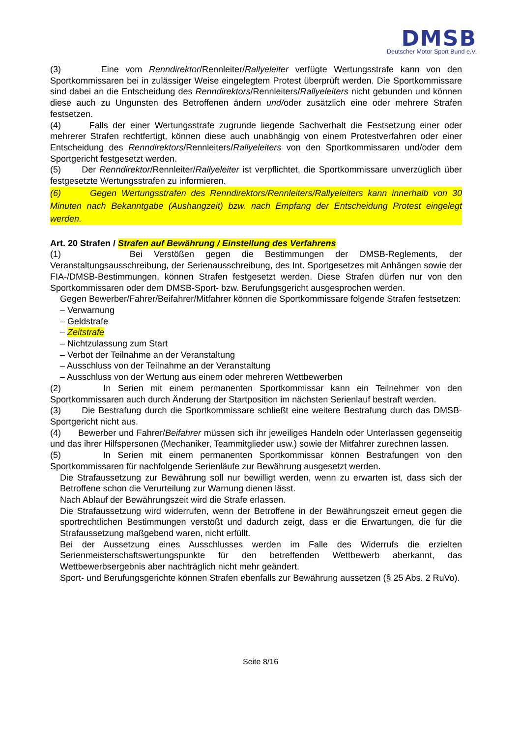DMSB
Deutscher Motor Sport Bund e.V.
(3) Eine vom Renndirektor/Rennleiter/Rallyeleiter verfügte Wertungsstrafe kann von den Sportkommissaren bei in zulässiger Weise eingelegtem Protest überprüft werden. Die Sportkommissare sind dabei an die Entscheidung des Renndirektors/Rennleiters/Rallyeleiters nicht gebunden und können diese auch zu Ungunsten des Betroffenen ändern und/oder zusätzlich eine oder mehrere Strafen festsetzen.
(4) Falls der einer Wertungsstrafe zugrunde liegende Sachverhalt die Festsetzung einer oder mehrerer Strafen rechtfertigt, können diese auch unabhängig von einem Protestverfahren oder einer Entscheidung des Renndirektors/Rennleiters/Rallyeleiters von den Sportkommissaren und/oder dem Sportgericht festgesetzt werden.
(5) Der Renndirektor/Rennleiter/Rallyeleiter ist verpflichtet, die Sportkommissare unverzüglich über festgesetzte Wertungsstrafen zu informieren.
(6) Gegen Wertungsstrafen des Renndirektors/Rennleiters/Rallyeleiters kann innerhalb von 30 Minuten nach Bekanntgabe (Aushangzeit) bzw. nach Empfang der Entscheidung Protest eingelegt werden.
Art. 20 Strafen / Strafen auf Bewährung / Einstellung des Verfahrens
(1) Bei Verstößen gegen die Bestimmungen der DMSB-Reglements, der Veranstaltungsausschreibung, der Serienausschreibung, des Int. Sportgesetzes mit Anhängen sowie der FIA-/DMSB-Bestimmungen, können Strafen festgesetzt werden. Diese Strafen dürfen nur von den Sportkommissaren oder dem DMSB-Sport- bzw. Berufungsgericht ausgesprochen werden.
Gegen Bewerber/Fahrer/Beifahrer/Mitfahrer können die Sportkommissare folgende Strafen festsetzen:
– Verwarnung
– Geldstrafe
– Zeitstrafe
– Nichtzulassung zum Start
– Verbot der Teilnahme an der Veranstaltung
– Ausschluss von der Teilnahme an der Veranstaltung
– Ausschluss von der Wertung aus einem oder mehreren Wettbewerben
(2) In Serien mit einem permanenten Sportkommissar kann ein Teilnehmer von den Sportkommissaren auch durch Änderung der Startposition im nächsten Serienlauf bestraft werden.
(3) Die Bestrafung durch die Sportkommissare schließt eine weitere Bestrafung durch das DMSB-Sportgericht nicht aus.
(4) Bewerber und Fahrer/Beifahrer müssen sich ihr jeweiliges Handeln oder Unterlassen gegenseitig und das ihrer Hilfspersonen (Mechaniker, Teammitglieder usw.) sowie der Mitfahrer zurechnen lassen.
(5) In Serien mit einem permanenten Sportkommissar können Bestrafungen von den Sportkommissaren für nachfolgende Serienläufe zur Bewährung ausgesetzt werden.
Die Strafaussetzung zur Bewährung soll nur bewilligt werden, wenn zu erwarten ist, dass sich der Betroffene schon die Verurteilung zur Warnung dienen lässt.
Nach Ablauf der Bewährungszeit wird die Strafe erlassen.
Die Strafaussetzung wird widerrufen, wenn der Betroffene in der Bewährungszeit erneut gegen die sportrechtlichen Bestimmungen verstößt und dadurch zeigt, dass er die Erwartungen, die für die Strafaussetzung maßgebend waren, nicht erfüllt.
Bei der Aussetzung eines Ausschlusses werden im Falle des Widerrufs die erzielten Serienmeisterschaftswertungspunkte für den betreffenden Wettbewerb aberkannt, das Wettbewerbsergebnis aber nachträglich nicht mehr geändert.
Sport- und Berufungsgerichte können Strafen ebenfalls zur Bewährung aussetzen (§ 25 Abs. 2 RuVo).
Seite 8/16